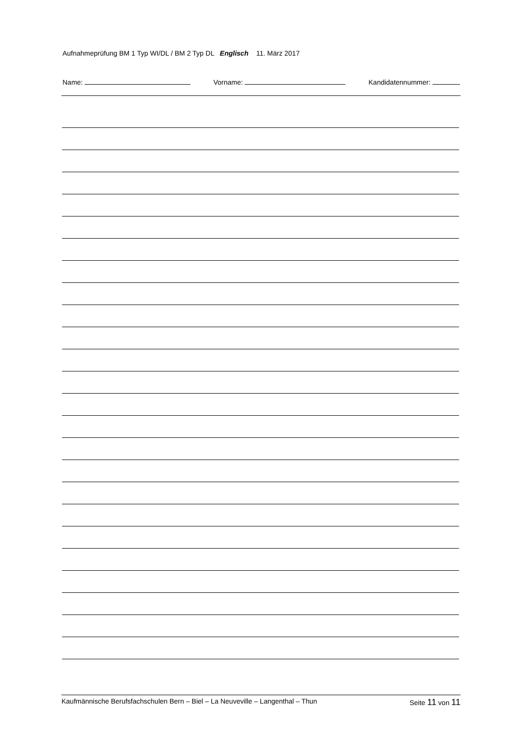Aufnahmeprüfung BM 1 Typ WI/DL / BM 2 Typ DL Englisch 11. März 2017
Name: Vorname: Kandidatennummer:
Kaufmännische Berufsfachschulen Bern – Biel – La Neuveville – Langenthal – Thun Seite 11 von 11